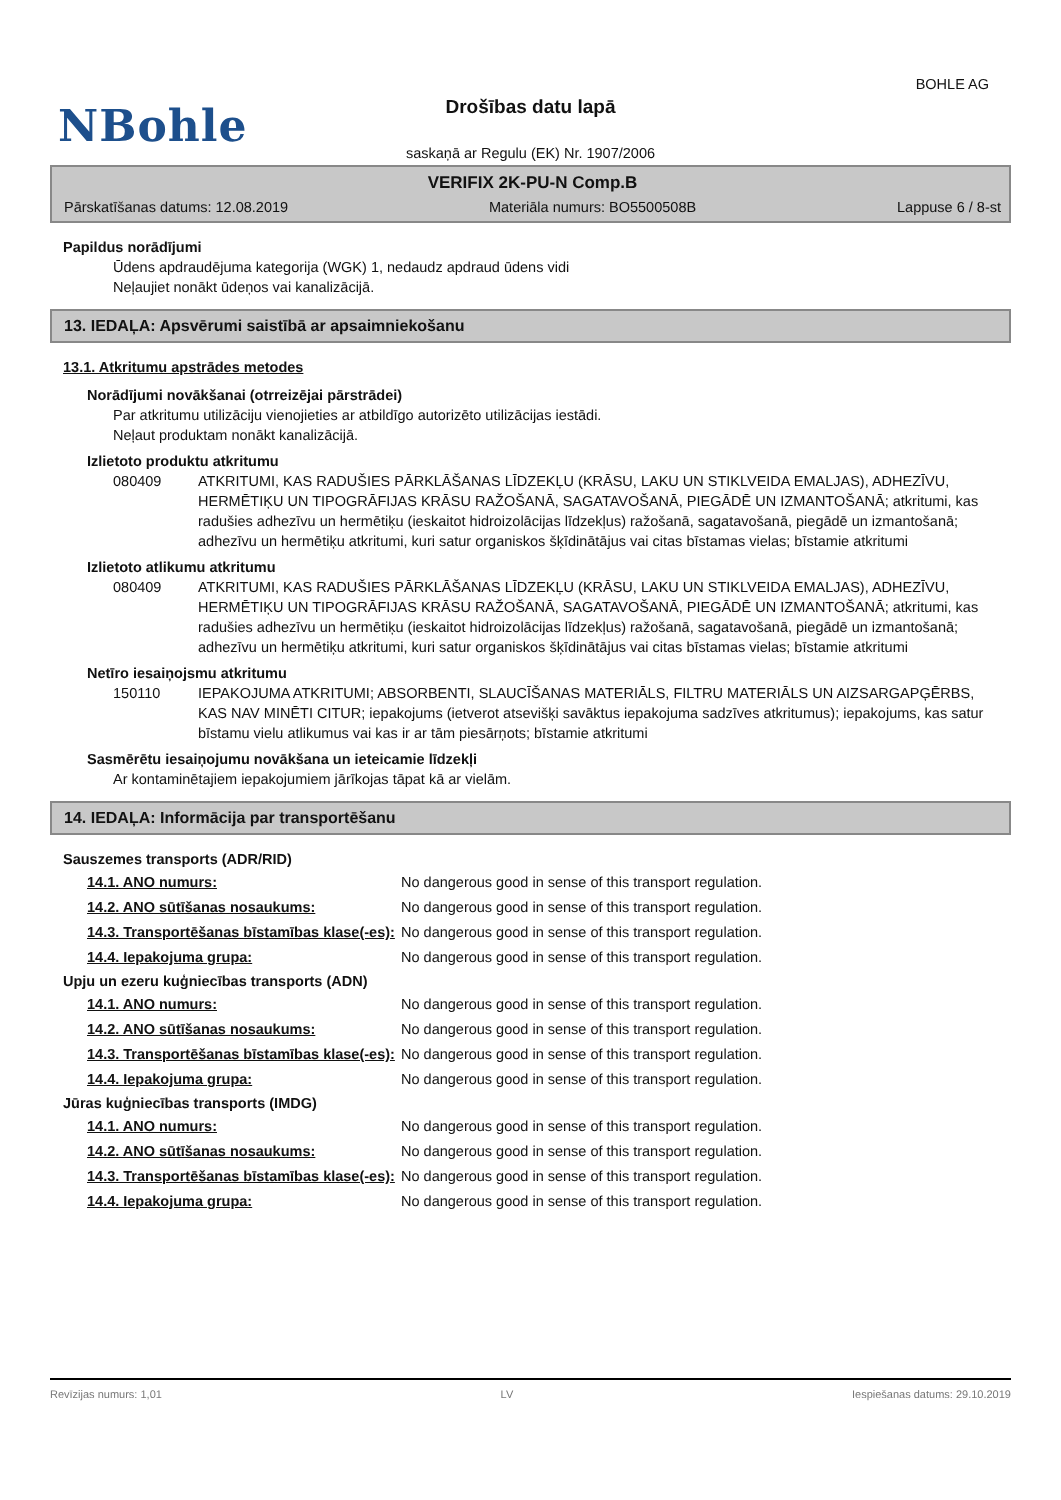BOHLE AG
NBohle
Drošības datu lapā
saskaņā ar Regulu (EK) Nr. 1907/2006
VERIFIX 2K-PU-N Comp.B
Pārskatīšanas datums: 12.08.2019 Materiāla numurs: BO5500508B Lappuse 6 / 8-st
Papildus norādījumi
Ūdens apdraudējuma kategorija (WGK) 1, nedaudz apdraud ūdens vidi
Neļaujiet nonākt ūdeņos vai kanalizācijā.
13. IEDAĻA: Apsvērumi saistībā ar apsaimniekošanu
13.1. Atkritumu apstrādes metodes
Norādījumi novākšanai (otrreizējai pārstrādei)
Par atkritumu utilizāciju vienojieties ar atbildīgo autorizēto utilizācijas iestādi.
Neļaut produktam nonākt kanalizācijā.
Izlietoto produktu atkritumu
080409 ATKRITUMI, KAS RADUŠIES PĀRKLĀŠANAS LĪDZEKĻU (KRĀSU, LAKU UN STIKLVEIDA EMALJAS), ADHEZĪVU, HERMĒTIĶU UN TIPOGRĀFIJAS KRĀSU RAŽOŠANĀ, SAGATAVOŠANĀ, PIEGĀDĒ UN IZMANTOŠANĀ; atkritumi, kas radušies adhezīvu un hermētiķu (ieskaitot hidroizolācijas līdzekļus) ražošanā, sagatavošanā, piegādē un izmantošanā; adhezīvu un hermētiķu atkritumi, kuri satur organiskos šķīdinātājus vai citas bīstamas vielas; bīstamie atkritumi
Izlietoto atlikumu atkritumu
080409 ATKRITUMI, KAS RADUŠIES PĀRKLĀŠANAS LĪDZEKĻU (KRĀSU, LAKU UN STIKLVEIDA EMALJAS), ADHEZĪVU, HERMĒTIĶU UN TIPOGRĀFIJAS KRĀSU RAŽOŠANĀ, SAGATAVOŠANĀ, PIEGĀDĒ UN IZMANTOŠANĀ; atkritumi, kas radušies adhezīvu un hermētiķu (ieskaitot hidroizolācijas līdzekļus) ražošanā, sagatavošanā, piegādē un izmantošanā; adhezīvu un hermētiķu atkritumi, kuri satur organiskos šķīdinātājus vai citas bīstamas vielas; bīstamie atkritumi
Netīro iesaiņojsmu atkritumu
150110 IEPAKOJUMA ATKRITUMI; ABSORBENTI, SLAUCĪŠANAS MATERIĀLS, FILTRU MATERIĀLS UN AIZSARGAPĢĒRBS, KAS NAV MINĒTI CITUR; iepakojums (ietverot atsevišķi savāktus iepakojuma sadzīves atkritumus); iepakojums, kas satur bīstamu vielu atlikumus vai kas ir ar tām piesārņots; bīstamie atkritumi
Sasmērētu iesaiņojumu novākšana un ieteicamie līdzekļi
Ar kontaminētajiem iepakojumiem jārīkojas tāpat kā ar vielām.
14. IEDAĻA: Informācija par transportēšanu
Sauszemes transports (ADR/RID)
14.1. ANO numurs: No dangerous good in sense of this transport regulation.
14.2. ANO sūtīšanas nosaukums: No dangerous good in sense of this transport regulation.
14.3. Transportēšanas bīstamības klase(-es): No dangerous good in sense of this transport regulation.
14.4. Iepakojuma grupa: No dangerous good in sense of this transport regulation.
Upju un ezeru kuģniecības transports (ADN)
14.1. ANO numurs: No dangerous good in sense of this transport regulation.
14.2. ANO sūtīšanas nosaukums: No dangerous good in sense of this transport regulation.
14.3. Transportēšanas bīstamības klase(-es): No dangerous good in sense of this transport regulation.
14.4. Iepakojuma grupa: No dangerous good in sense of this transport regulation.
Jūras kuģniecības transports (IMDG)
14.1. ANO numurs: No dangerous good in sense of this transport regulation.
14.2. ANO sūtīšanas nosaukums: No dangerous good in sense of this transport regulation.
14.3. Transportēšanas bīstamības klase(-es): No dangerous good in sense of this transport regulation.
14.4. Iepakojuma grupa: No dangerous good in sense of this transport regulation.
Revīzijas numurs: 1,01 LV Iespiešanas datums: 29.10.2019